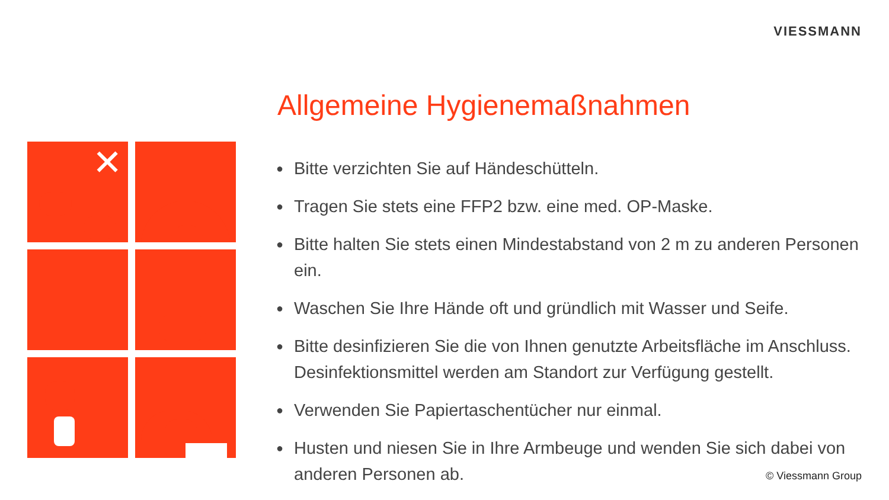VIESSMANN
✕
Allgemeine Hygienemaßnahmen
● Bitte verzichten Sie auf Händeschütteln.
● Tragen Sie stets eine FFP2 bzw. eine med. OP-Maske.
● Bitte halten Sie stets einen Mindestabstand von 2 m zu anderen Personen ein.
● Waschen Sie Ihre Hände oft und gründlich mit Wasser und Seife.
● Bitte desinfizieren Sie die von Ihnen genutzte Arbeitsfläche im Anschluss. Desinfektionsmittel werden am Standort zur Verfügung gestellt.
● Verwenden Sie Papiertaschentücher nur einmal.
● Husten und niesen Sie in Ihre Armbeuge und wenden Sie sich dabei von anderen Personen ab.
© Viessmann Group